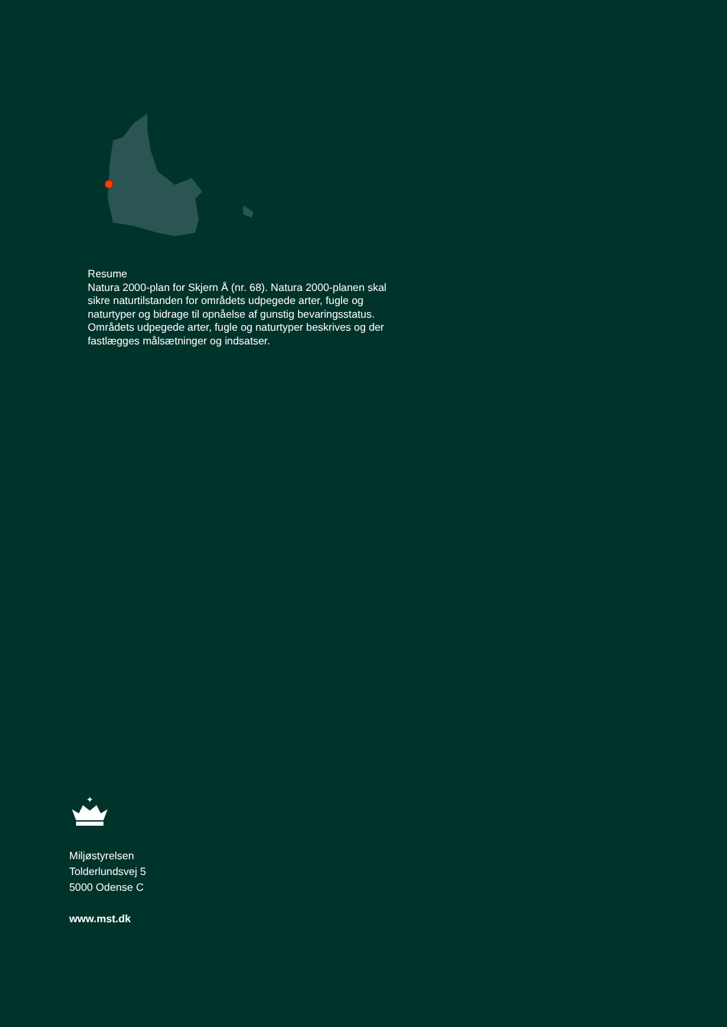Resume
Natura 2000-plan for Skjern Å (nr. 68). Natura 2000-planen skal sikre naturtilstanden for områdets udpegede arter, fugle og naturtyper og bidrage til opnåelse af gunstig bevaringsstatus. Områdets udpegede arter, fugle og naturtyper beskrives og der fastlægges målsætninger og indsatser.
✦
Miljøstyrelsen
Tolderlundsvej 5
5000 Odense C
www.mst.dk